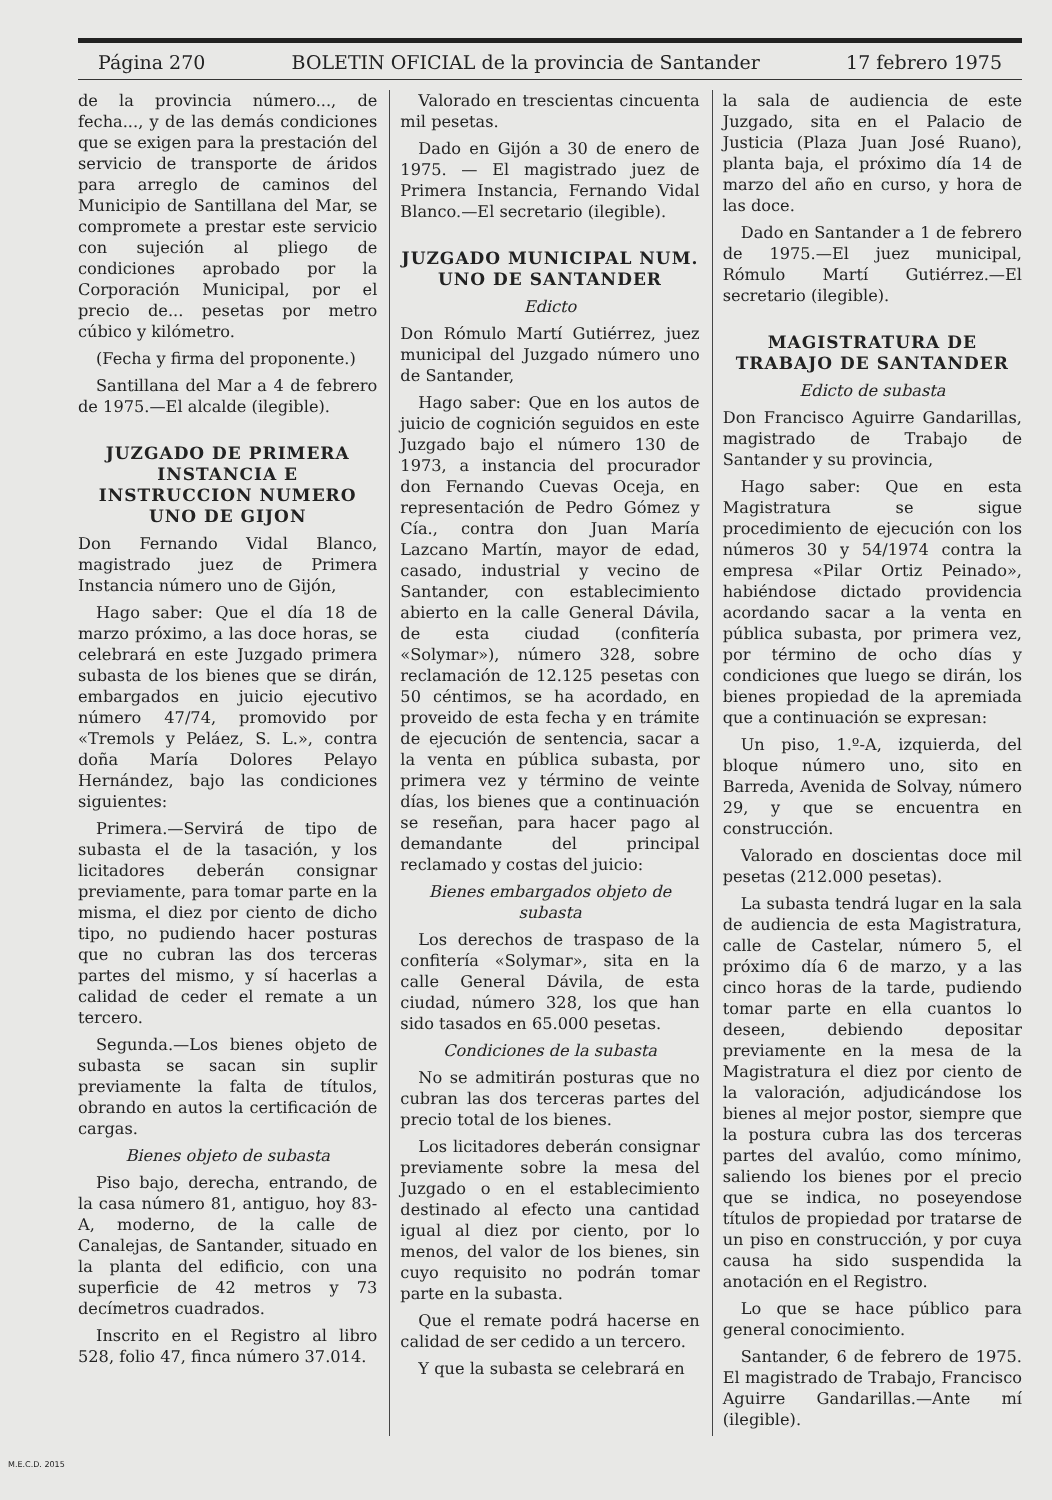Página 270 BOLETIN OFICIAL de la provincia de Santander 17 febrero 1975
de la provincia número..., de fecha..., y de las demás condiciones que se exigen para la prestación del servicio de transporte de áridos para arreglo de caminos del Municipio de Santillana del Mar, se compromete a prestar este servicio con sujeción al pliego de condiciones aprobado por la Corporación Municipal, por el precio de... pesetas por metro cúbico y kilómetro.
(Fecha y firma del proponente.)
Santillana del Mar a 4 de febrero de 1975.—El alcalde (ilegible).
JUZGADO DE PRIMERA INSTANCIA E INSTRUCCION NUMERO UNO DE GIJON
Don Fernando Vidal Blanco, magistrado juez de Primera Instancia número uno de Gijón,
Hago saber: Que el día 18 de marzo próximo, a las doce horas, se celebrará en este Juzgado primera subasta de los bienes que se dirán, embargados en juicio ejecutivo número 47/74, promovido por «Tremols y Peláez, S. L.», contra doña María Dolores Pelayo Hernández, bajo las condiciones siguientes:
Primera.—Servirá de tipo de subasta el de la tasación, y los licitadores deberán consignar previamente, para tomar parte en la misma, el diez por ciento de dicho tipo, no pudiendo hacer posturas que no cubran las dos terceras partes del mismo, y sí hacerlas a calidad de ceder el remate a un tercero.
Segunda.—Los bienes objeto de subasta se sacan sin suplir previamente la falta de títulos, obrando en autos la certificación de cargas.
Bienes objeto de subasta
Piso bajo, derecha, entrando, de la casa número 81, antiguo, hoy 83-A, moderno, de la calle de Canalejas, de Santander, situado en la planta del edificio, con una superficie de 42 metros y 73 decímetros cuadrados.
Inscrito en el Registro al libro 528, folio 47, finca número 37.014.
Valorado en trescientas cincuenta mil pesetas.
Dado en Gijón a 30 de enero de 1975. — El magistrado juez de Primera Instancia, Fernando Vidal Blanco.—El secretario (ilegible).
JUZGADO MUNICIPAL NUM. UNO DE SANTANDER
Edicto
Don Rómulo Martí Gutiérrez, juez municipal del Juzgado número uno de Santander,
Hago saber: Que en los autos de juicio de cognición seguidos en este Juzgado bajo el número 130 de 1973, a instancia del procurador don Fernando Cuevas Oceja, en representación de Pedro Gómez y Cía., contra don Juan María Lazcano Martín, mayor de edad, casado, industrial y vecino de Santander, con establecimiento abierto en la calle General Dávila, de esta ciudad (confitería «Solymar»), número 328, sobre reclamación de 12.125 pesetas con 50 céntimos, se ha acordado, en proveido de esta fecha y en trámite de ejecución de sentencia, sacar a la venta en pública subasta, por primera vez y término de veinte días, los bienes que a continuación se reseñan, para hacer pago al demandante del principal reclamado y costas del juicio:
Bienes embargados objeto de subasta
Los derechos de traspaso de la confitería «Solymar», sita en la calle General Dávila, de esta ciudad, número 328, los que han sido tasados en 65.000 pesetas.
Condiciones de la subasta
No se admitirán posturas que no cubran las dos terceras partes del precio total de los bienes.
Los licitadores deberán consignar previamente sobre la mesa del Juzgado o en el establecimiento destinado al efecto una cantidad igual al diez por ciento, por lo menos, del valor de los bienes, sin cuyo requisito no podrán tomar parte en la subasta.
Que el remate podrá hacerse en calidad de ser cedido a un tercero.
Y que la subasta se celebrará en
la sala de audiencia de este Juzgado, sita en el Palacio de Justicia (Plaza Juan José Ruano), planta baja, el próximo día 14 de marzo del año en curso, y hora de las doce.
Dado en Santander a 1 de febrero de 1975.—El juez municipal, Rómulo Martí Gutiérrez.—El secretario (ilegible).
MAGISTRATURA DE TRABAJO DE SANTANDER
Edicto de subasta
Don Francisco Aguirre Gandarillas, magistrado de Trabajo de Santander y su provincia,
Hago saber: Que en esta Magistratura se sigue procedimiento de ejecución con los números 30 y 54/1974 contra la empresa «Pilar Ortiz Peinado», habiéndose dictado providencia acordando sacar a la venta en pública subasta, por primera vez, por término de ocho días y condiciones que luego se dirán, los bienes propiedad de la apremiada que a continuación se expresan:
Un piso, 1.º-A, izquierda, del bloque número uno, sito en Barreda, Avenida de Solvay, número 29, y que se encuentra en construcción.
Valorado en doscientas doce mil pesetas (212.000 pesetas).
La subasta tendrá lugar en la sala de audiencia de esta Magistratura, calle de Castelar, número 5, el próximo día 6 de marzo, y a las cinco horas de la tarde, pudiendo tomar parte en ella cuantos lo deseen, debiendo depositar previamente en la mesa de la Magistratura el diez por ciento de la valoración, adjudicándose los bienes al mejor postor, siempre que la postura cubra las dos terceras partes del avalúo, como mínimo, saliendo los bienes por el precio que se indica, no poseyendose títulos de propiedad por tratarse de un piso en construcción, y por cuya causa ha sido suspendida la anotación en el Registro.
Lo que se hace público para general conocimiento.
Santander, 6 de febrero de 1975. El magistrado de Trabajo, Francisco Aguirre Gandarillas.—Ante mí (ilegible).
M.E.C.D. 2015